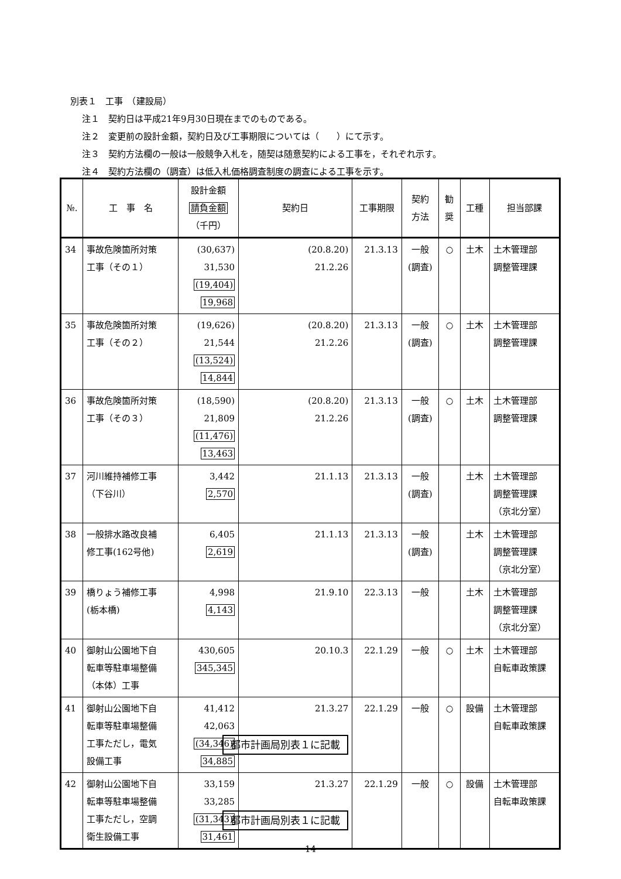別表１　工事　（建設局）
注１　契約日は平成21年9月30日現在までのものである。
注２　変更前の設計金額，契約日及び工事期限については（　　）にて示す。
注３　契約方法欄の一般は一般競争入札を，随契は随意契約による工事を，それぞれ示す。
注４　契約方法欄の（調査）は低入札価格調査制度の調査による工事を示す。
| №. | 工 事 名 | 設計金額 請負金額 （千円） | 契約日 | 工事期限 | 契約 方法 | 勧 奨 | 工種 | 担当部課 |
| --- | --- | --- | --- | --- | --- | --- | --- | --- |
| 34 | 事故危険箇所対策 工事（その１） | (30,637) 31,530 (19,404) 19,968 | (20.8.20) 21.2.26 | 21.3.13 | 一般 (調査) | ○ | 土木 | 土木管理部 調整管理課 |
| 35 | 事故危険箇所対策 工事（その２） | (19,626) 21,544 (13,524) 14,844 | (20.8.20) 21.2.26 | 21.3.13 | 一般 (調査) | ○ | 土木 | 土木管理部 調整管理課 |
| 36 | 事故危険箇所対策 工事（その３） | (18,590) 21,809 (11,476) 13,463 | (20.8.20) 21.2.26 | 21.3.13 | 一般 (調査) | ○ | 土木 | 土木管理部 調整管理課 |
| 37 | 河川維持補修工事 （下谷川） | 3,442 2,570 | 21.1.13 | 21.3.13 | 一般 (調査) | | 土木 | 土木管理部 調整管理課 （京北分室） |
| 38 | 一般排水路改良補 修工事(162号他) | 6,405 2,619 | 21.1.13 | 21.3.13 | 一般 (調査) | | 土木 | 土木管理部 調整管理課 （京北分室） |
| 39 | 橋りょう補修工事 (栃本橋) | 4,998 4,143 | 21.9.10 | 22.3.13 | 一般 | | 土木 | 土木管理部 調整管理課 （京北分室） |
| 40 | 御射山公園地下自 転車等駐車場整備 （本体）工事 | 430,605 345,345 | 20.10.3 | 22.1.29 | 一般 | ○ | 土木 | 土木管理部 自転車政策課 |
| 41 | 御射山公園地下自 転車等駐車場整備 工事ただし，電気 設備工事 | 41,412 42,063 (34,346) 34,885 | 21.3.27 都市計画局別表１に記載 | 22.1.29 | 一般 | ○ | 設備 | 土木管理部 自転車政策課 |
| 42 | 御射山公園地下自 転車等駐車場整備 工事ただし，空調 衛生設備工事 | 33,159 33,285 (31,343) 31,461 | 21.3.27 都市計画局別表１に記載 | 22.1.29 | 一般 | ○ | 設備 | 土木管理部 自転車政策課 |
14